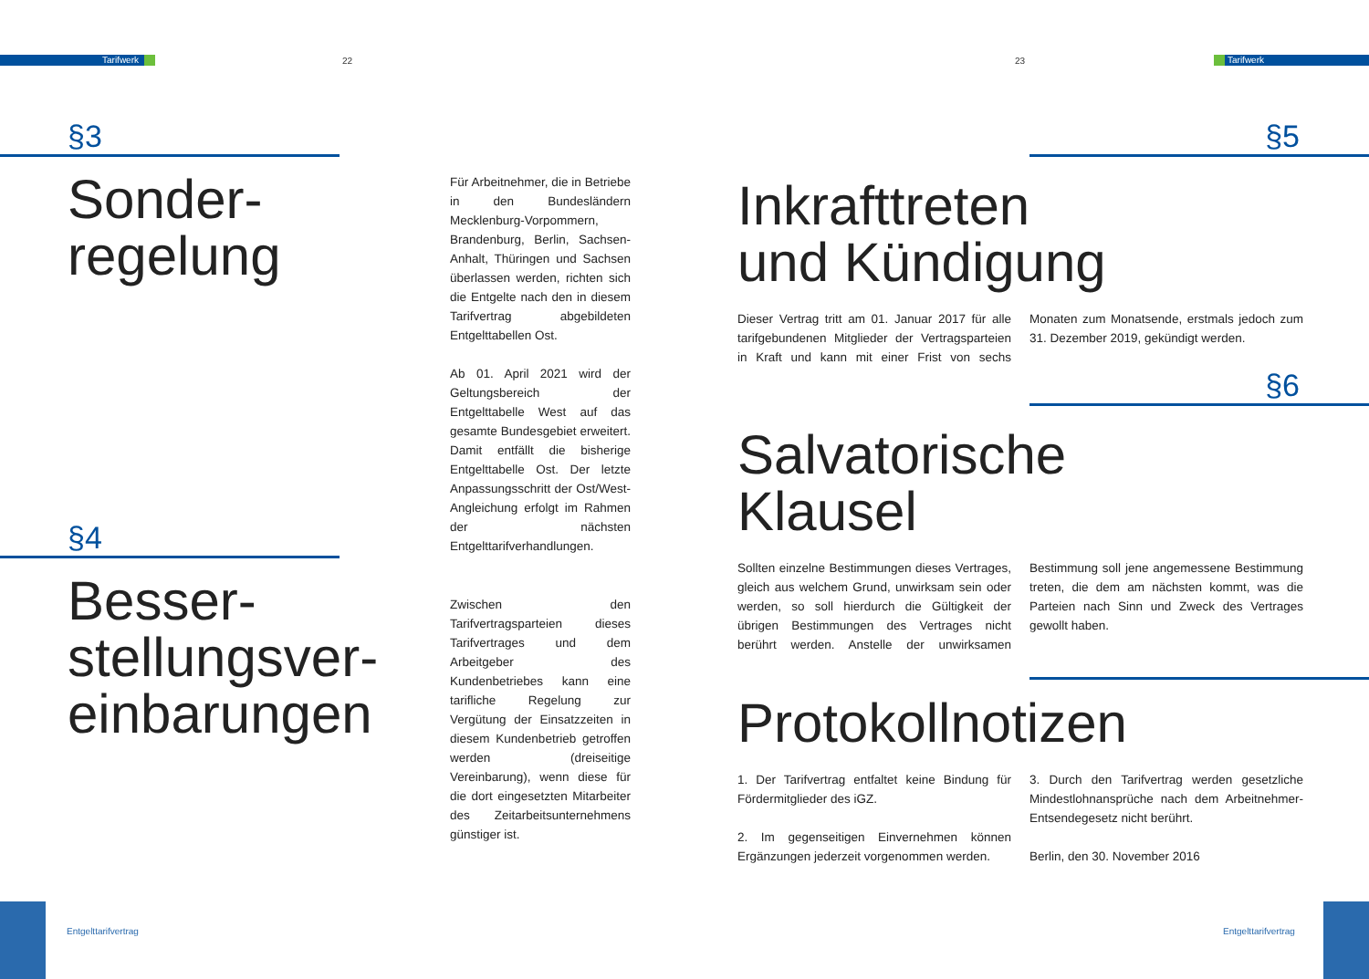Tarifwerk 22 23 Tarifwerk
§3
Sonder-
regelung
Für Arbeitnehmer, die in Betriebe in den Bundesländern Mecklenburg-Vorpommern, Brandenburg, Berlin, Sachsen-Anhalt, Thüringen und Sachsen überlassen werden, richten sich die Entgelte nach den in diesem Tarifvertrag abgebildeten Entgelttabellen Ost.
Ab 01. April 2021 wird der Geltungsbereich der Entgelttabelle West auf das gesamte Bundesgebiet erweitert. Damit entfällt die bisherige Entgelttabelle Ost. Der letzte Anpassungsschritt der Ost/West-Angleichung erfolgt im Rahmen der nächsten Entgelttarifverhandlungen.
§4
Besser-
stellungsver-
einbarungen
Zwischen den Tarifvertragsparteien dieses Tarifvertrages und dem Arbeitgeber des Kundenbetriebes kann eine tarifliche Regelung zur Vergütung der Einsatzzeiten in diesem Kundenbetrieb getroffen werden (dreiseitige Vereinbarung), wenn diese für die dort eingesetzten Mitarbeiter des Zeitarbeitsunternehmens günstiger ist.
§5
Inkrafttreten
und Kündigung
Dieser Vertrag tritt am 01. Januar 2017 für alle tarifgebundenen Mitglieder der Vertragsparteien in Kraft und kann mit einer Frist von sechs Monaten zum Monatsende, erstmals jedoch zum 31. Dezember 2019, gekündigt werden.
§6
Salvatorische
Klausel
Sollten einzelne Bestimmungen dieses Vertrages, gleich aus welchem Grund, unwirksam sein oder werden, so soll hierdurch die Gültigkeit der übrigen Bestimmungen des Vertrages nicht berührt werden. Anstelle der unwirksamen Bestimmung soll jene angemessene Bestimmung treten, die dem am nächsten kommt, was die Parteien nach Sinn und Zweck des Vertrages gewollt haben.
Protokollnotizen
1. Der Tarifvertrag entfaltet keine Bindung für Fördermitglieder des iGZ.
2. Im gegenseitigen Einvernehmen können Ergänzungen jederzeit vorgenommen werden.
3. Durch den Tarifvertrag werden gesetzliche Mindestlohnansprüche nach dem Arbeitnehmer-Entsendegesetz nicht berührt.
Berlin, den 30. November 2016
Entgelttarifvertrag Entgelttarifvertrag